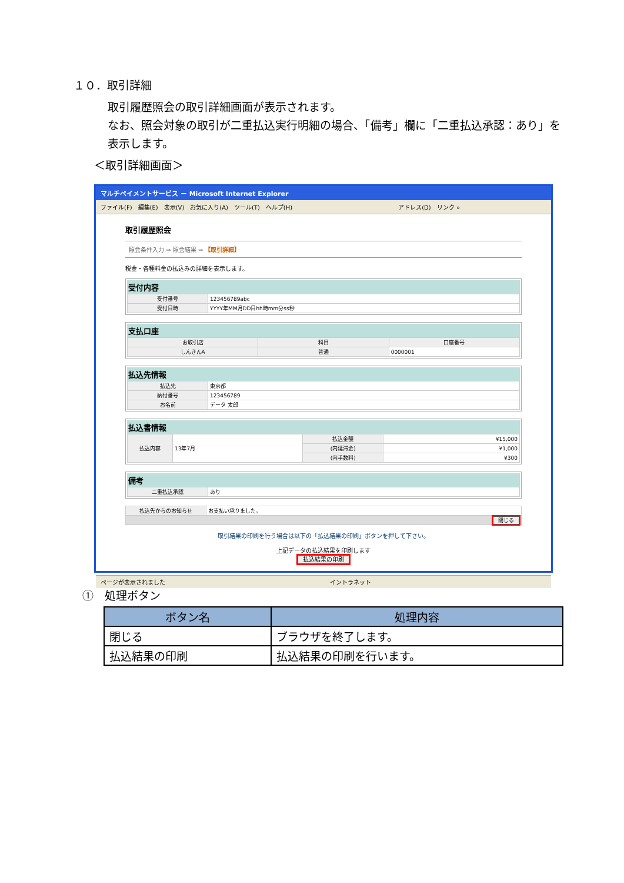１０．取引詳細
取引履歴照会の取引詳細画面が表示されます。
なお、照会対象の取引が二重払込実行明細の場合、「備考」欄に「二重払込承認：あり」を表示します。
＜取引詳細画面＞
マルチペイメントサービス － Microsoft Internet Explorer
ファイル(F)　編集(E)　表示(V)　お気に入り(A)　ツール(T)　ヘルプ(H)　　　　　　　　　　　　　　　　　　アドレス(D)　リンク »
取引履歴照会
照会条件入力 ⇒ 照会結果 ⇒ 【取引詳細】
税金・各種料金の払込みの詳細を表示します。
受付内容
| 受付番号 | 123456789abc |
| 受付日時 | YYYY年MM月DD日hh時mm分ss秒 |
支払口座
| お取引店 | 科目 | 口座番号 |
| しんきんA | 普通 | 0000001 |
払込先情報
| 払込先 | 東京都 |
| 納付番号 | 123456789 |
| お名前 | データ 太郎 |
払込書情報
| 払込内容 | 13年7月 | 払込金額 | ¥15,000 |
| | | (内延滞金) | ¥1,000 |
| | | (内手数料) | ¥300 |
備考
| 二重払込承認 | あり |
| 払込先からのお知らせ | お支払い承りました。 |
| 閉じる | |
取引結果の印刷を行う場合は以下の「払込結果の印刷」ボタンを押して下さい。
上記データの払込結果を印刷します
払込結果の印刷
ページが表示されました　　　　　　　　　　　　　　　　　　　　　　　　　　　　イントラネット
①　処理ボタン
| ボタン名 | 処理内容 |
| --- | --- |
| 閉じる | ブラウザを終了します。 |
| 払込結果の印刷 | 払込結果の印刷を行います。 |